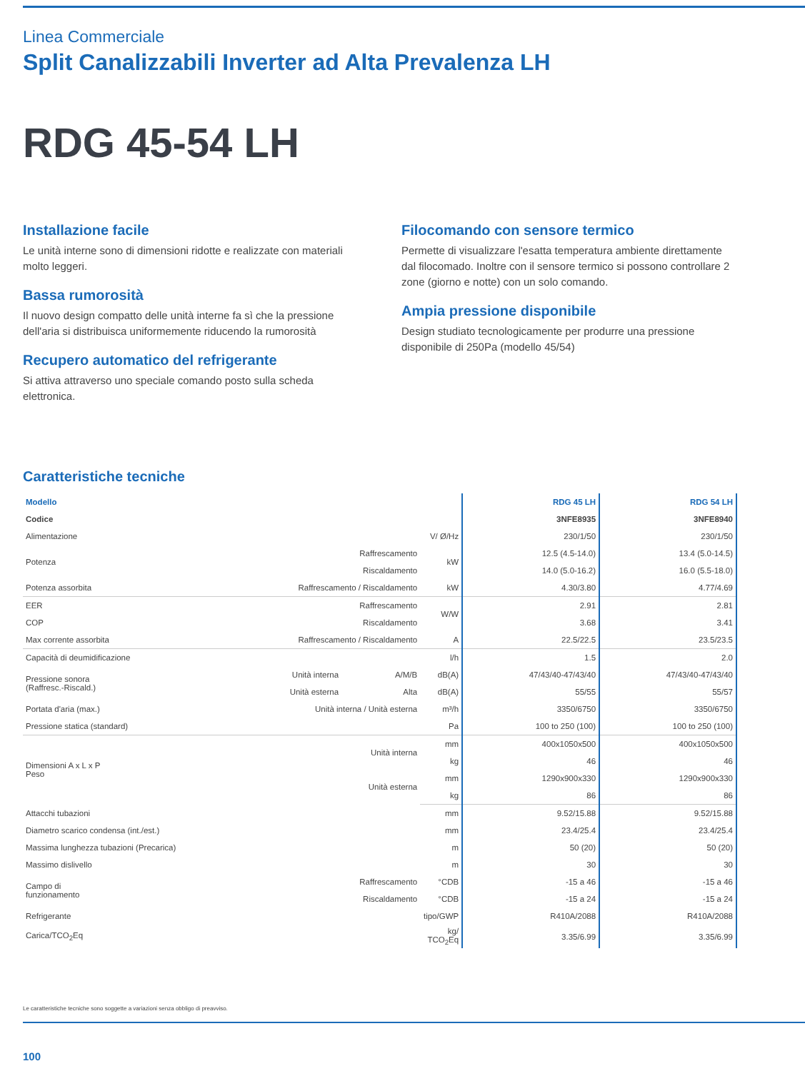Linea Commerciale
Split Canalizzabili Inverter ad Alta Prevalenza LH
RDG 45-54 LH
Installazione facile
Le unità interne sono di dimensioni ridotte e realizzate con materiali molto leggeri.
Bassa rumorosità
Il nuovo design compatto delle unità interne fa sì che la pressione dell'aria si distribuisca uniformemente riducendo la rumorosità
Recupero automatico del refrigerante
Si attiva attraverso uno speciale comando posto sulla scheda elettronica.
Filocomando con sensore termico
Permette di visualizzare l'esatta temperatura ambiente direttamente dal filocomado. Inoltre con il sensore termico si possono controllare 2 zone (giorno e notte) con un solo comando.
Ampia pressione disponibile
Design studiato tecnologicamente per produrre una pressione disponibile di 250Pa (modello 45/54)
Caratteristiche tecniche
| Modello | | | | RDG 45 LH | RDG 54 LH |
| --- | --- | --- | --- | --- | --- |
| Codice | | | | 3NFE8935 | 3NFE8940 |
| Alimentazione | | | V/ Ø/Hz | 230/1/50 | 230/1/50 |
| Potenza | Raffrescamento | | kW | 12.5 (4.5-14.0) | 13.4 (5.0-14.5) |
| | Riscaldamento | | | 14.0 (5.0-16.2) | 16.0 (5.5-18.0) |
| Potenza assorbita | Raffrescamento / Riscaldamento | | kW | 4.30/3.80 | 4.77/4.69 |
| EER | Raffrescamento | | W/W | 2.91 | 2.81 |
| COP | Riscaldamento | | | 3.68 | 3.41 |
| Max corrente assorbita | Raffrescamento / Riscaldamento | | A | 22.5/22.5 | 23.5/23.5 |
| Capacità di deumidificazione | | | l/h | 1.5 | 2.0 |
| Pressione sonora (Raffresc.-Riscald.) | Unità interna | A/M/B | dB(A) | 47/43/40-47/43/40 | 47/43/40-47/43/40 |
| | Unità esterna | Alta | dB(A) | 55/55 | 55/57 |
| Portata d'aria (max.) | Unità interna / Unità esterna | | m³/h | 3350/6750 | 3350/6750 |
| Pressione statica (standard) | | | Pa | 100 to 250 (100) | 100 to 250 (100) |
| Dimensioni A x L x P Peso | Unità interna | | mm | 400x1050x500 | 400x1050x500 |
| | | | kg | 46 | 46 |
| | Unità esterna | | mm | 1290x900x330 | 1290x900x330 |
| | | | kg | 86 | 86 |
| Attacchi tubazioni | | | mm | 9.52/15.88 | 9.52/15.88 |
| Diametro scarico condensa (int./est.) | | | mm | 23.4/25.4 | 23.4/25.4 |
| Massima lunghezza tubazioni (Precarica) | | | m | 50 (20) | 50 (20) |
| Massimo dislivello | | | m | 30 | 30 |
| Campo di funzionamento | Raffrescamento | | °CDB | -15 a 46 | -15 a 46 |
| | Riscaldamento | | °CDB | -15 a 24 | -15 a 24 |
| Refrigerante | | | tipo/GWP | R410A/2088 | R410A/2088 |
| Carica/TCO<sub>2</sub>Eq | | | kg/ TCO<sub>2</sub>Eq | 3.35/6.99 | 3.35/6.99 |
Le caratteristiche tecniche sono soggette a variazioni senza obbligo di preavviso.
100